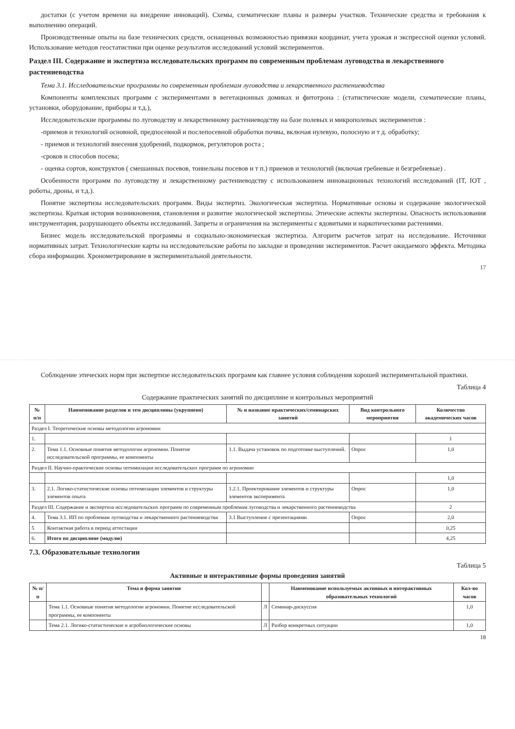достатки (с учетом времени на внедрение инноваций). Схемы, схематические планы и размеры участков. Технические средства и требования к выполнению операций.
Производственные опыты на базе технических средств, оснащенных возможностью привязки координат, учета урожая и экспрессной оценки условий. Использование методов геостатистики при оценке результатов исследований условий экспериментов.
Раздел III. Содержание и экспертиза исследовательских программ по современным проблемам луговодства и лекарственного растениеводства
Тема 3.1. Исследовательские программы по современным проблемам луговодства и лекарственного растениеводства
Компоненты комплексных программ с экспериментами в вегетационных домиках и фитотрона : (статистические модели, схематические планы, установки, оборудование, приборы и т.д.),
Исследовательские программы по луговодству и лекарственному растениеводству на базе полевых и микрополевых экспериментов :
-приемов и технологий основной, предпосевной и послепосевной обработки почвы, включая нулевую, полосную и т д. обработку;
- приемов и технологий внесения удобрений, подкормок, регуляторов роста ;
-сроков и способов посева;
- оценка сортов, конструктов ( смешанных посевов, тоннельны посевов и т п.) приемов и технологий (включая гребневые и безгребневые) .
Особенности программ по луговодству и лекарственному растениеводству с использованием инновационных технологий исследований (IT, IOT , роботы, дроны, и т.д.).
Понятие экспертизы исследовательских программ. Виды экспертиз. Экологическая экспертиза. Нормативные основы и содержание экологической экспертизы. Краткая история возникновения, становления и развитие экологической экспертизы. Этические аспекты экспертизы. Опасность использования инструментария, разрушающего объекты исследований. Запреты и ограничения на эксперименты с ядовитыми и наркотическими растениями.
Бизнес модель исследовательской программы и социально-экономическая экспертиза. Алгоритм расчетов затрат на исследование. Источники нормативных затрат. Технологические карты на исследовательские работы по закладке и проведении экспериментов. Расчет ожидаемого эффекта. Методика сбора информации. Хронометрирование в экспериментальной деятельности.
17
Соблюдение этических норм при экспертизе исследовательских программ как главнее условия соблюдения хорошей экспериментальной практики.
Таблица 4
Содержание практических занятий по дисциплине и контрольных мероприятий
| № п/п | Наименование разделов и тем дисциплины (укрупнено) | № и название практических/семинарских занятий | Вид контрольного мероприятия | Количество академических часов |
| --- | --- | --- | --- | --- |
| Раздел I. Теоретические основы методологии агрономии | | | | |
| 1. | | | | 1 |
| 2. | Тема 1.1. Основные понятия методологии агрономии. Понятие исследовательской программы, ее компоненты | 1.1. Выдача установок по подготовке выступлений. | Опрос | 1,0 |
| Раздел II. Научно-практические основы оптимизации исследовательских программ по агрономии | | | | |
| | | | | 1,0 |
| 3. | 2.1. Логико-статистические основы оптимизации элементов и структуры элементов опыта | 1.2.1. Проектирование элементов и структуры элементов эксперимента | Опрос | 1,0 |
| Раздел III. Содержание и экспертиза исследовательских программ по современным проблемам луговодства и лекарственного растениеводства | | | | 2 |
| 4. | Тема 3.1. ИП по проблемам луговодства и лекарственного растениеводства | 3.1 Выступление с презентациями | Опрос | 2,0 |
| 5 | Контактная работа в период аттестации | | | 0,25 |
| 6. | Итого по дисциплине (модулю) | | | 4,25 |
7.3. Образовательные технологии
Таблица 5
Активные и интерактивные формы проведения занятий
| № п/п | Тема и форма занятия | | Наименование используемых активных и интерактивных образовательных технологий | Кол-во часов |
| --- | --- | --- | --- | --- |
| | Тема 1.1. Основные понятия методологии агрономии. Понятие исследовательской программы, ее компоненты | Л | Семинар-дискуссия | 1,0 |
| | Тема 2.1. Логико-статистические и агробиологические основы | Л | Разбор конкретных ситуации | 1,0 |
18